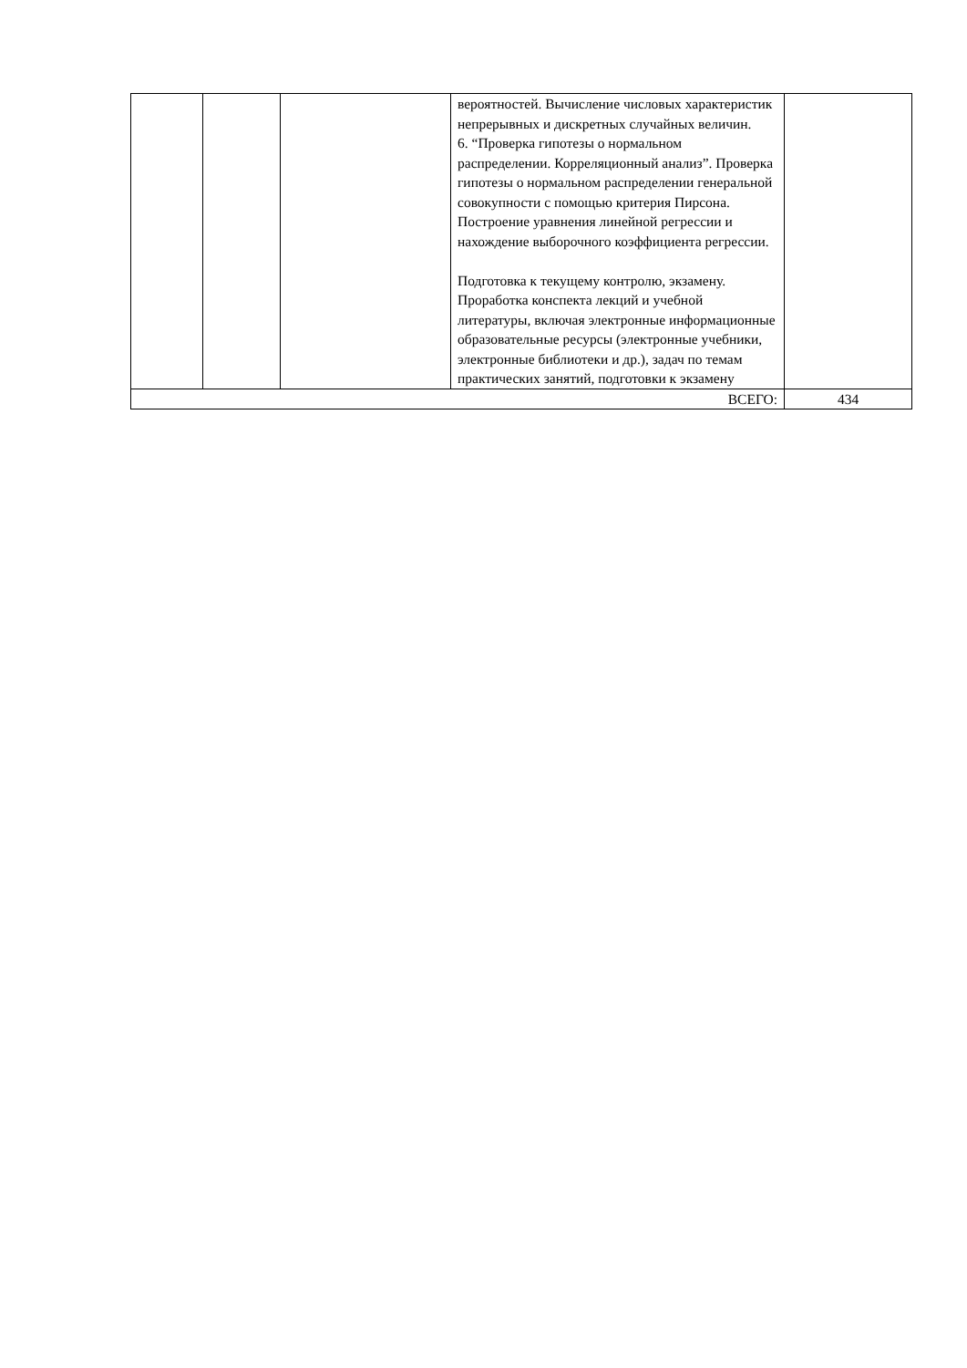| | | | вероятностей. Вычисление числовых характеристик непрерывных и дискретных случайных величин. 6. “Проверка гипотезы о нормальном распределении. Корреляционный анализ”. Проверка гипотезы о нормальном распределении генеральной совокупности с помощью критерия Пирсона. Построение уравнения линейной регрессии и нахождение выборочного коэффициента регрессии. Подготовка к текущему контролю, экзамену. Проработка конспекта лекций и учебной литературы, включая электронные информационные образовательные ресурсы (электронные учебники, электронные библиотеки и др.), задач по темам практических занятий, подготовки к экзамену | |
| ВСЕГО: | | | | 434 |